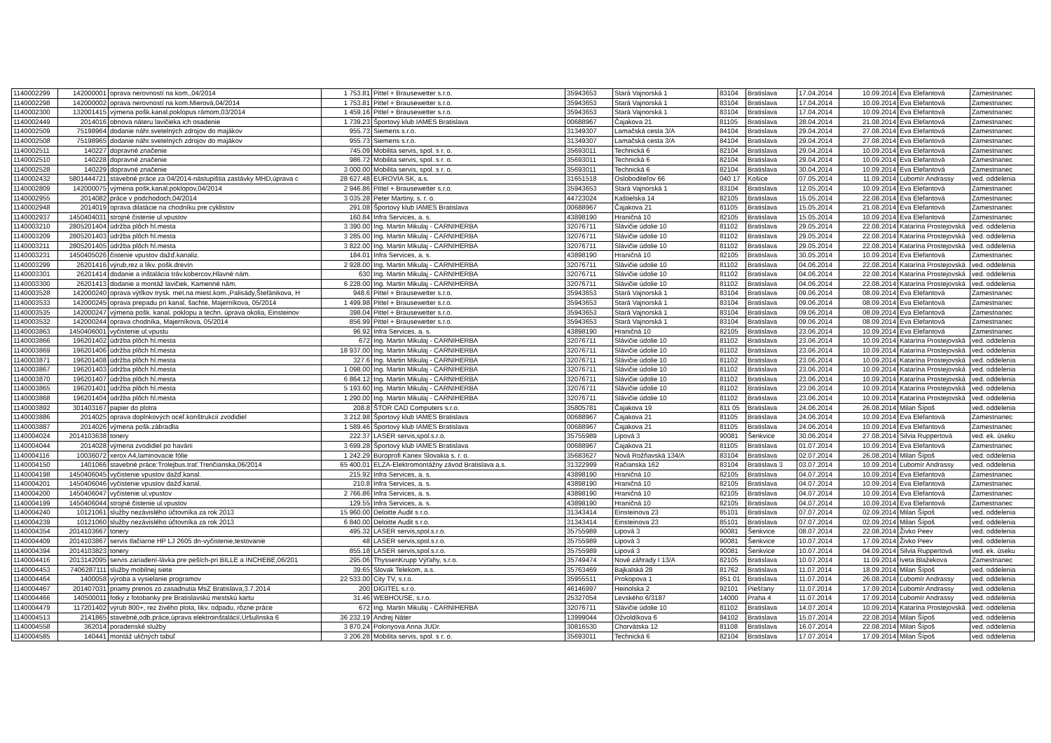| 1140002299 | 142000001 | oprava nerovností na kom.,04/2014 | 1 753.81 | Pittel + Brausewetter s.r.o. | 35943653 | Stará Vajnorská 1 | 83104 | Bratislava | 17.04.2014 | 10.09.2014 | Eva Elefantová | Zamestnanec |
| 1140002298 | 142000002 | oprava nerovností na kom.Mierová,04/2014 | 1 753.81 | Pittel + Brausewetter s.r.o. | 35943653 | Stará Vajnorská 1 | 83104 | Bratislava | 17.04.2014 | 10.09.2014 | Eva Elefantová | Zamestnanec |
| 1140002300 | 132001415 | výmena pošk.kanal.poklopus rámom,03/2014 | 1 459.16 | Pittel + Brausewetter s.r.o. | 35943653 | Stará Vajnorská 1 | 83104 | Bratislava | 17.04.2014 | 10.09.2014 | Eva Elefantová | Zamestnanec |
| 1140002449 | 2014016 | obnova náteru lavičieka ich osadenie | 1 739.23 | Športový klub IAMES Bratislava | 00688967 | Čajakova 21 | 81105 | Bratislava | 28.04.2014 | 21.08.2014 | Eva Elefantová | Zamestnanec |
| 1140002509 | 75198964 | dodanie náhr.svetelných zdrojov do majákov | 955.73 | Siemens s.r.o. | 31349307 | Lamačská cesta 3/A | 84104 | Bratislava | 29.04.2014 | 27.08.2014 | Eva Elefantová | Zamestnanec |
| 1140002508 | 75198965 | dodanie náhr.svetelných zdrojov do majákov | 955.73 | Siemens s.r.o. | 31349307 | Lamačská cesta 3/A | 84104 | Bratislava | 29.04.2014 | 27.08.2014 | Eva Elefantová | Zamestnanec |
| 1140002511 | 140227 | dopravné značenie | 745.09 | Mobilita servis, spol. s r. o. | 35693011 | Technická 6 | 82104 | Bratislava | 29.04.2014 | 10.09.2014 | Eva Elefantová | Zamestnanec |
| 1140002510 | 140228 | dopravné značenie | 986.72 | Mobilita servis, spol. s r. o. | 35693011 | Technická 6 | 82104 | Bratislava | 29.04.2014 | 10.09.2014 | Eva Elefantová | Zamestnanec |
| 1140002528 | 140229 | dopravné značenie | 3 000.00 | Mobilita servis, spol. s r. o. | 35693011 | Technická 6 | 82104 | Bratislava | 30.04.2014 | 10.09.2014 | Eva Elefantová | Zamestnanec |
| 1140002432 | 5801444721 | stavebné práce za 04/2014-nástupištia zastávky MHD,úprava c | 28 627.48 | EUROVIA SK, a.s. | 31651518 | Osloboditeľov 66 | 040 17 | Košice | 07.05.2014 | 11.09.2014 | Ľubomír Andrassy | ved. oddelenia |
| 1140002809 | 142000075 | výmena pošk.kanal.poklopov,04/2014 | 2 946.86 | Pittel + Brausewetter s.r.o. | 35943653 | Stará Vajnorská 1 | 83104 | Bratislava | 12.05.2014 | 10.09.2014 | Eva Elefantová | Zamestnanec |
| 1140002955 | 2014082 | práce v podchodoch,04/2014 | 3 035.28 | Peter Martiny, s. r. o. | 44723024 | Kaštielska 14 | 82105 | Bratislava | 15.05.2014 | 22.08.2014 | Eva Elefantová | Zamestnanec |
| 1140002948 | 2014019 | oprava dilatácie na chodníku pre cyklistov | 291.08 | Športový klub IAMES Bratislava | 00688967 | Čajakova 21 | 81105 | Bratislava | 15.05.2014 | 21.08.2014 | Eva Elefantová | Zamestnanec |
| 1140002937 | 1450404031 | strojné čistenie ul.vpustov | 160.84 | Infra Services, a. s. | 43898190 | Hraničná 10 | 82105 | Bratislava | 15.05.2014 | 10.09.2014 | Eva Elefantová | Zamestnanec |
| 1140003210 | 2805201404 | údržba plôch hl.mesta | 3 390.00 | Ing. Martin Mikulaj - CARNIHERBA | 32076711 | Slávičie údolie 10 | 81102 | Bratislava | 29.05.2014 | 22.08.2014 | Katarína Prostejovská | ved. oddelenia |
| 1140003209 | 2805201403 | údržba plôch hl.mesta | 3 285.00 | Ing. Martin Mikulaj - CARNIHERBA | 32076711 | Slávičie údolie 10 | 81102 | Bratislava | 29.05.2014 | 22.08.2014 | Katarína Prostejovská | ved. oddelenia |
| 1140003211 | 2805201405 | údržba plôch hl.mesta | 3 822.00 | Ing. Martin Mikulaj - CARNIHERBA | 32076711 | Slávičie údolie 10 | 81102 | Bratislava | 29.05.2014 | 22.08.2014 | Katarína Prostejovská | ved. oddelenia |
| 1140003231 | 1450405026 | čistenie vpustov dažď.kanaliz. | 184.01 | Infra Services, a. s. | 43898190 | Hraničná 10 | 82105 | Bratislava | 30.05.2014 | 10.09.2014 | Eva Elefantová | Zamestnanec |
| 1140003299 | 26201416 | výrub,rez a likv. pošk.drevín | 2 928.00 | Ing. Martin Mikulaj - CARNIHERBA | 32076711 | Slávičie údolie 10 | 81102 | Bratislava | 04.06.2014 | 22.08.2014 | Katarína Prostejovská | ved. oddelenia |
| 1140003301 | 26201414 | dodanie a inštalácia tráv.kobercov,Hlavné nám. | 630 | Ing. Martin Mikulaj - CARNIHERBA | 32076711 | Slávičie údolie 10 | 81102 | Bratislava | 04.06.2014 | 22.08.2014 | Katarína Prostejovská | ved. oddelenia |
| 1140003300 | 26201413 | dodanie a montáž lavičiek, Kamenné nám. | 6 228.00 | Ing. Martin Mikulaj - CARNIHERBA | 32076711 | Slávičie údolie 10 | 81102 | Bratislava | 04.06.2014 | 22.08.2014 | Katarína Prostejovská | ved. oddelenia |
| 1140003528 | 142000240 | oprava výtlkov trysk. met.na miest.kom.,Palisády,Štefánikova, H | 948.6 | Pittel + Brausewetter s.r.o. | 35943653 | Stará Vajnorská 1 | 83104 | Bratislava | 09.06.2014 | 08.09.2014 | Eva Elefantová | Zamestnanec |
| 1140003533 | 142000245 | oprava prepadu pri kanal. šachte, Majerníkova, 05/2014 | 1 499.98 | Pittel + Brausewetter s.r.o. | 35943653 | Stará Vajnorská 1 | 83104 | Bratislava | 09.06.2014 | 08.09.2014 | Eva Elefantová | Zamestnanec |
| 1140003535 | 142000247 | výmena pošk. kanal. poklopu a techn. úprava okolia, Einsteinov | 398.04 | Pittel + Brausewetter s.r.o. | 35943653 | Stará Vajnorská 1 | 83104 | Bratislava | 09.06.2014 | 08.09.2014 | Eva Elefantová | Zamestnanec |
| 1140003532 | 142000244 | oprava chodníka, Majerníkova, 05/2014 | 856.99 | Pittel + Brausewetter s.r.o. | 35943653 | Stará Vajnorská 1 | 83104 | Bratislava | 09.06.2014 | 08.09.2014 | Eva Elefantová | Zamestnanec |
| 1140003863 | 1450406001 | vyčistenie ul.vpustu | 96.92 | Infra Services, a. s. | 43898190 | Hraničná 10 | 82105 | Bratislava | 23.06.2014 | 10.09.2014 | Eva Elefantová | Zamestnanec |
| 1140003866 | 196201402 | údržba plôch hl.mesta | 672 | Ing. Martin Mikulaj - CARNIHERBA | 32076711 | Slávičie údolie 10 | 81102 | Bratislava | 23.06.2014 | 10.09.2014 | Katarína Prostejovská | ved. oddelenia |
| 1140003869 | 196201406 | údržba plôch hl.mesta | 18 937.00 | Ing. Martin Mikulaj - CARNIHERBA | 32076711 | Slávičie údolie 10 | 81102 | Bratislava | 23.06.2014 | 10.09.2014 | Katarína Prostejovská | ved. oddelenia |
| 1140003871 | 196201408 | údržba plôch hl.mesta | 327.6 | Ing. Martin Mikulaj - CARNIHERBA | 32076711 | Slávičie údolie 10 | 81102 | Bratislava | 23.06.2014 | 10.09.2014 | Katarína Prostejovská | ved. oddelenia |
| 1140003867 | 196201403 | údržba plôch hl.mesta | 1 098.00 | Ing. Martin Mikulaj - CARNIHERBA | 32076711 | Slávičie údolie 10 | 81102 | Bratislava | 23.06.2014 | 10.09.2014 | Katarína Prostejovská | ved. oddelenia |
| 1140003870 | 196201407 | údržba plôch hl.mesta | 6 864.12 | Ing. Martin Mikulaj - CARNIHERBA | 32076711 | Slávičie údolie 10 | 81102 | Bratislava | 23.06.2014 | 10.09.2014 | Katarína Prostejovská | ved. oddelenia |
| 1140003865 | 196201401 | údržba plôch hl.mesta | 5 193.60 | Ing. Martin Mikulaj - CARNIHERBA | 32076711 | Slávičie údolie 10 | 81102 | Bratislava | 23.06.2014 | 10.09.2014 | Katarína Prostejovská | ved. oddelenia |
| 1140003868 | 196201404 | údržba plôch hl.mesta | 1 290.00 | Ing. Martin Mikulaj - CARNIHERBA | 32076711 | Slávičie údolie 10 | 81102 | Bratislava | 23.06.2014 | 10.09.2014 | Katarína Prostejovská | ved. oddelenia |
| 1140003892 | 301403167 | papier do plotra | 208.8 | ŠTOR CAD Computers s.r.o. | 35805781 | Čajakova 19 | 811 05 | Bratislava | 24.06.2014 | 26.08.2014 | Milan Šípoš | ved. oddelenia |
| 1140003886 | 2014025 | oprava doplnkových oceľ.konštrukcií zvodidiel | 3 212.98 | Športový klub IAMES Bratislava | 00688967 | Čajakova 21 | 81105 | Bratislava | 24.06.2014 | 10.09.2014 | Eva Elefantová | Zamestnanec |
| 1140003887 | 2014026 | výmena pošk.zábradlia | 1 589.46 | Športový klub IAMES Bratislava | 00688967 | Čajakova 21 | 81105 | Bratislava | 24.06.2014 | 10.09.2014 | Eva Elefantová | Zamestnanec |
| 1140004024 | 2014103638 | tonery | 222.37 | LASER servis,spol.s.r.o. | 35755989 | Lipová 3 | 90081 | Šenkvice | 30.06.2014 | 27.08.2014 | Silvia Ruppertová | ved. ek. úseku |
| 1140004044 | 2014028 | výmena zvodidiel po havárii | 3 699.28 | Športový klub IAMES Bratislava | 00688967 | Čajakova 21 | 81105 | Bratislava | 01.07.2014 | 10.09.2014 | Eva Elefantová | Zamestnanec |
| 1140004116 | 10036072 | xerox A4,laminovacie fólie | 1 242.29 | Büroprofi Kanex Slovakia s. r. o. | 35683627 | Nová Rožňavská 134/A | 83104 | Bratislava | 02.07.2014 | 26.08.2014 | Milan Šípoš | ved. oddelenia |
| 1140004150 | 1401066 | stavebné práce:Trolejbus.trať.Trenčianska,06/2014 | 65 400.01 | ELZA-Elektromontážny závod Bratislava a.s. | 31322999 | Račianska 162 | 83104 | Bratislava 3 | 03.07.2014 | 10.09.2014 | Ľubomír Andrassy | ved. oddelenia |
| 1140004198 | 1450406045 | vyčistenie vpustov dažď.kanal. | 215.92 | Infra Services, a. s. | 43898190 | Hraničná 10 | 82105 | Bratislava | 04.07.2014 | 10.09.2014 | Eva Elefantová | Zamestnanec |
| 1140004201 | 1450406046 | vyčistenie vpustov dažď.kanal. | 210.8 | Infra Services, a. s. | 43898190 | Hraničná 10 | 82105 | Bratislava | 04.07.2014 | 10.09.2014 | Eva Elefantová | Zamestnanec |
| 1140004200 | 1450406047 | vyčistenie ul.vpustov | 2 766.86 | Infra Services, a. s. | 43898190 | Hraničná 10 | 82105 | Bratislava | 04.07.2014 | 10.09.2014 | Eva Elefantová | Zamestnanec |
| 1140004199 | 1450406044 | strojné čistenie ul.vpustov | 129.55 | Infra Services, a. s. | 43898190 | Hraničná 10 | 82105 | Bratislava | 04.07.2014 | 10.09.2014 | Eva Elefantová | Zamestnanec |
| 1140004240 | 10121061 | služby nezávislého účtovníka za rok 2013 | 15 960.00 | Deloitte Audit s r.o. | 31343414 | Einsteinova 23 | 85101 | Bratislava | 07.07.2014 | 02.09.2014 | Milan Šípoš | ved. oddelenia |
| 1140004239 | 10121060 | služby nezávislého účtovníka za rok 2013 | 6 840.00 | Deloitte Audit s r.o. | 31343414 | Einsteinova 23 | 85101 | Bratislava | 07.07.2014 | 02.09.2014 | Milan Šípoš | ved. oddelenia |
| 1140004354 | 2014103667 | tonery | 495.32 | LASER servis,spol.s.r.o. | 35755989 | Lipová 3 | 90081 | Šenkvice | 08.07.2014 | 22.08.2014 | Živko Peev | ved. oddelenia |
| 1140004409 | 2014103867 | servis tlačiarne HP LJ 2605 dn-vyčistenie,testovanie | 48 | LASER servis,spol.s.r.o. | 35755989 | Lipová 3 | 90081 | Šenkvice | 10.07.2014 | 17.09.2014 | Živko Peev | ved. oddelenia |
| 1140004394 | 2014103823 | tonery | 855.18 | LASER servis,spol.s.r.o. | 35755989 | Lipová 3 | 90081 | Šenkvice | 10.07.2014 | 04.09.2014 | Silvia Ruppertová | ved. ek. úseku |
| 1140004416 | 2013142095 | servis zariadení-lávka pre peších-pri BILLE a INCHEBE,06/201 | 295.06 | ThyssenKrupp Výťahy, s.r.o. | 35749474 | Nové záhrady I 13/A | 82105 | Bratislava | 10.07.2014 | 11.09.2014 | Iveta Blažekova | Zamestnanec |
| 1140004453 | 7406287111 | služby mobilnej siete | 39.65 | Slovak Telekom, a.s. | 35763469 | Bajkalská 28 | 81762 | Bratislava | 11.07.2014 | 18.09.2014 | Milan Šípoš | ved. oddelenia |
| 1140004464 | 1400058 | výroba a vysielanie programov | 22 533.00 | City TV, s.r.o. | 35955511 | Prokopova 1 | 851 01 | Bratislava | 11.07.2014 | 26.08.2014 | Ľubomír Andrassy | ved. oddelenia |
| 1140004467 | 201407031 | priamy prenos zo zasadnutia MsZ Bratislava,3.7.2014 | 200 | DIGITEL s.r.o. | 46146997 | Heinolska 2 | 92101 | Piešťany | 11.07.2014 | 17.09.2014 | Ľubomír Andrassy | ved. oddelenia |
| 1140004466 | 140500011 | fotky z fotobanky pre Bratislavskú mestskú kartu | 31.46 | WEBHOUSE, s.r.o. | 25327054 | Levského 6/3187 | 14000 | Praha 4 | 11.07.2014 | 17.09.2014 | Ľubomír Andrassy | ved. oddelenia |
| 1140004479 | 117201402 | výrub 800+, rez živého plota, likv. odpadu, rôzne práce | 672 | Ing. Martin Mikulaj - CARNIHERBA | 32076711 | Slávičie údolie 10 | 81102 | Bratislava | 14.07.2014 | 10.09.2014 | Katarína Prostejovská | ved. oddelenia |
| 1140004513 | 2141865 | stavebné,odb.práce,úprava elektroinštalácií,Uršulínska 6 | 36 232.19 | Andrej Náter | 13999044 | Ožvoldíkova 6 | 84102 | Bratislava | 15.07.2014 | 22.08.2014 | Milan Šípoš | ved. oddelenia |
| 1140004558 | 362014 | poradenské služby | 3 870.24 | Polonyova Anna JUDr. | 30816530 | Chorvátska 12 | 81108 | Bratislava | 16.07.2014 | 22.08.2014 | Milan Šípoš | ved. oddelenia |
| 1140004585 | 140441 | montáž uličných tabuľ | 3 206.28 | Mobilita servis, spol. s r. o. | 35693011 | Technická 6 | 82104 | Bratislava | 17.07.2014 | 17.09.2014 | Milan Šípoš | ved. oddelenia |